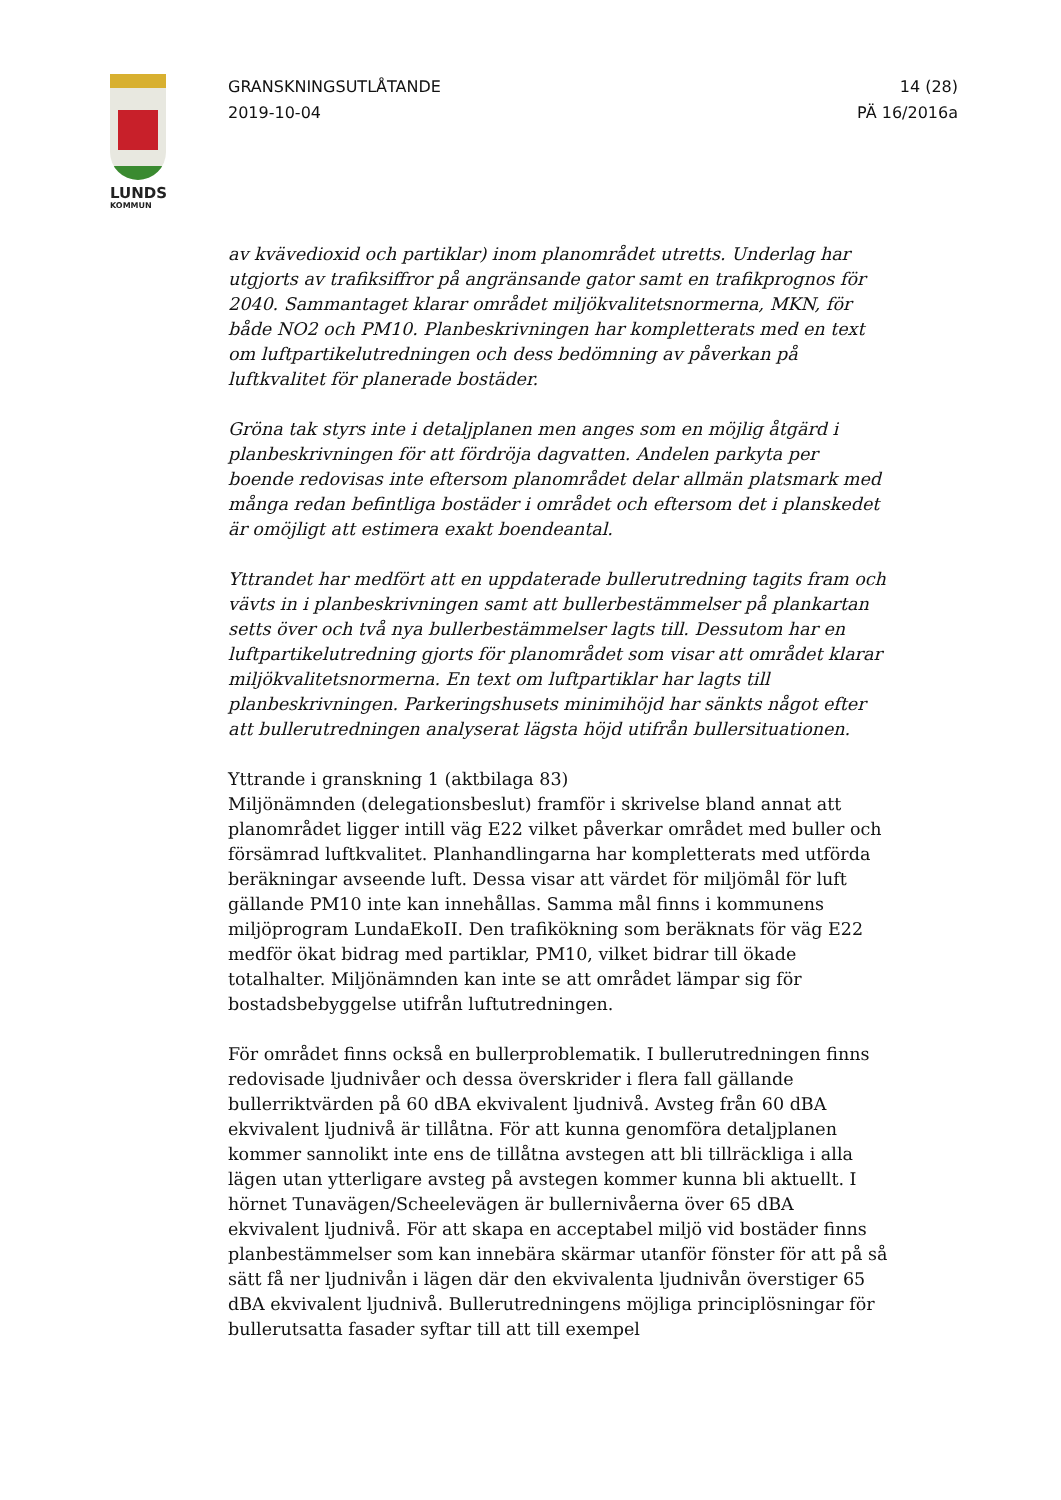LUNDS
KOMMUN
GRANSKNINGSUTLÅTANDE
2019-10-04
14 (28)
PÄ 16/2016a
av kvävedioxid och partiklar) inom planområdet utretts. Underlag har utgjorts av trafiksiffror på angränsande gator samt en trafikprognos för 2040. Sammantaget klarar området miljökvalitetsnormerna, MKN, för både NO2 och PM10. Planbeskrivningen har kompletterats med en text om luftpartikelutredningen och dess bedömning av påverkan på luftkvalitet för planerade bostäder.
Gröna tak styrs inte i detaljplanen men anges som en möjlig åtgärd i planbeskrivningen för att fördröja dagvatten. Andelen parkyta per boende redovisas inte eftersom planområdet delar allmän platsmark med många redan befintliga bostäder i området och eftersom det i planskedet är omöjligt att estimera exakt boendeantal.
Yttrandet har medfört att en uppdaterade bullerutredning tagits fram och vävts in i planbeskrivningen samt att bullerbestämmelser på plankartan setts över och två nya bullerbestämmelser lagts till. Dessutom har en luftpartikelutredning gjorts för planområdet som visar att området klarar miljökvalitetsnormerna. En text om luftpartiklar har lagts till planbeskrivningen. Parkeringshusets minimihöjd har sänkts något efter att bullerutredningen analyserat lägsta höjd utifrån bullersituationen.
Yttrande i granskning 1 (aktbilaga 83)
Miljönämnden (delegationsbeslut) framför i skrivelse bland annat att planområdet ligger intill väg E22 vilket påverkar området med buller och försämrad luftkvalitet. Planhandlingarna har kompletterats med utförda beräkningar avseende luft. Dessa visar att värdet för miljömål för luft gällande PM10 inte kan innehållas. Samma mål finns i kommunens miljöprogram LundaEkoII. Den trafikökning som beräknats för väg E22 medför ökat bidrag med partiklar, PM10, vilket bidrar till ökade totalhalter. Miljönämnden kan inte se att området lämpar sig för bostadsbebyggelse utifrån luftutredningen.
För området finns också en bullerproblematik. I bullerutredningen finns redovisade ljudnivåer och dessa överskrider i flera fall gällande bullerriktvärden på 60 dBA ekvivalent ljudnivå. Avsteg från 60 dBA ekvivalent ljudnivå är tillåtna. För att kunna genomföra detaljplanen kommer sannolikt inte ens de tillåtna avstegen att bli tillräckliga i alla lägen utan ytterligare avsteg på avstegen kommer kunna bli aktuellt. I hörnet Tunavägen/Scheelevägen är bullernivåerna över 65 dBA ekvivalent ljudnivå. För att skapa en acceptabel miljö vid bostäder finns planbestämmelser som kan innebära skärmar utanför fönster för att på så sätt få ner ljudnivån i lägen där den ekvivalenta ljudnivån överstiger 65 dBA ekvivalent ljudnivå. Bullerutredningens möjliga principlösningar för bullerutsatta fasader syftar till att till exempel